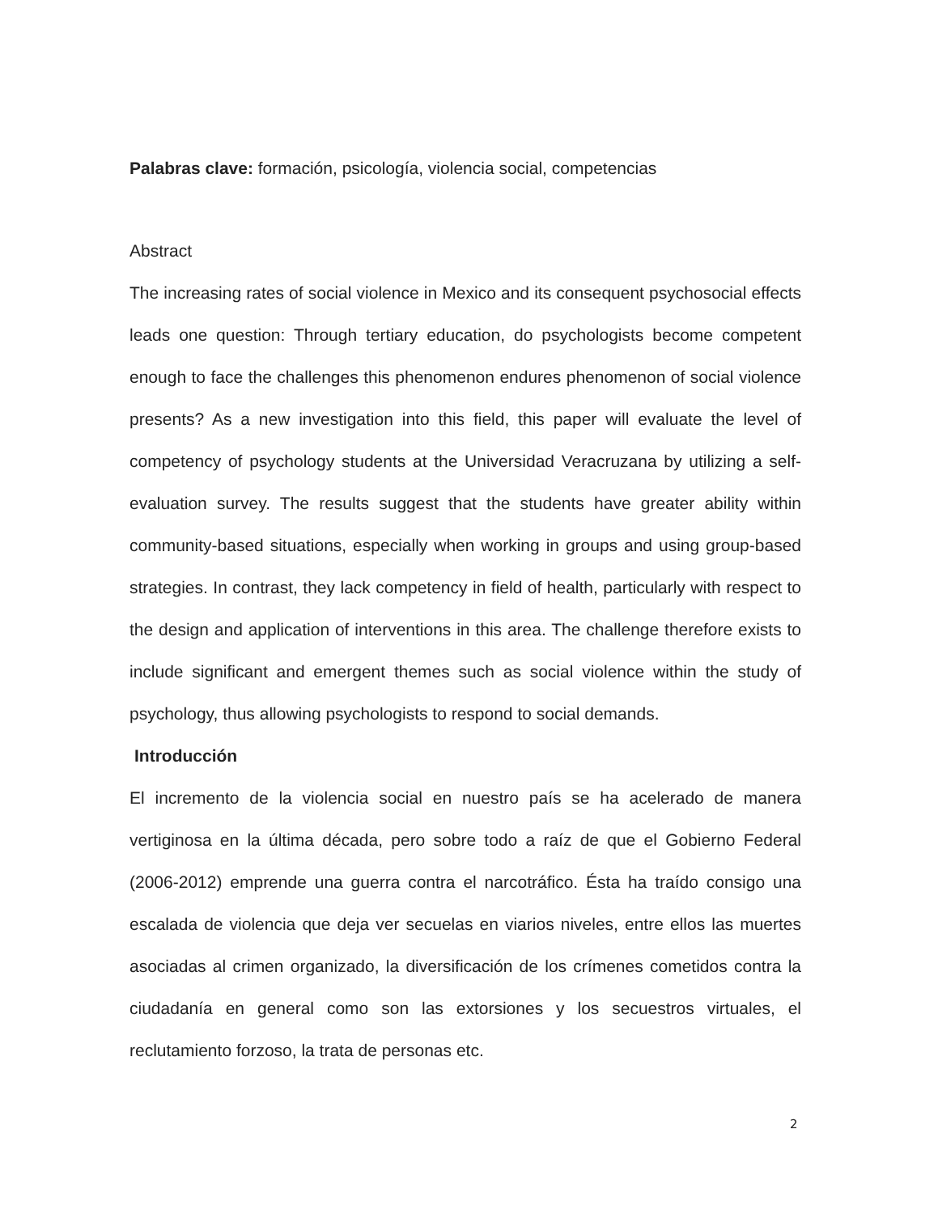Palabras clave: formación, psicología, violencia social, competencias
Abstract
The increasing rates of social violence in Mexico and its consequent psychosocial effects leads one question: Through tertiary education, do psychologists become competent enough to face the challenges this phenomenon endures phenomenon of social violence presents? As a new investigation into this field, this paper will evaluate the level of competency of psychology students at the Universidad Veracruzana by utilizing a self-evaluation survey. The results suggest that the students have greater ability within community-based situations, especially when working in groups and using group-based strategies. In contrast, they lack competency in field of health, particularly with respect to the design and application of interventions in this area. The challenge therefore exists to include significant and emergent themes such as social violence within the study of psychology, thus allowing psychologists to respond to social demands.
Introducción
El incremento de la violencia social en nuestro país se ha acelerado de manera vertiginosa en la última década, pero sobre todo a raíz de que el Gobierno Federal (2006-2012) emprende una guerra contra el narcotráfico. Ésta ha traído consigo una escalada de violencia que deja ver secuelas en viarios niveles, entre ellos las muertes asociadas al crimen organizado, la diversificación de los crímenes cometidos contra la ciudadanía en general como son las extorsiones y los secuestros virtuales, el reclutamiento forzoso, la trata de personas etc.
2